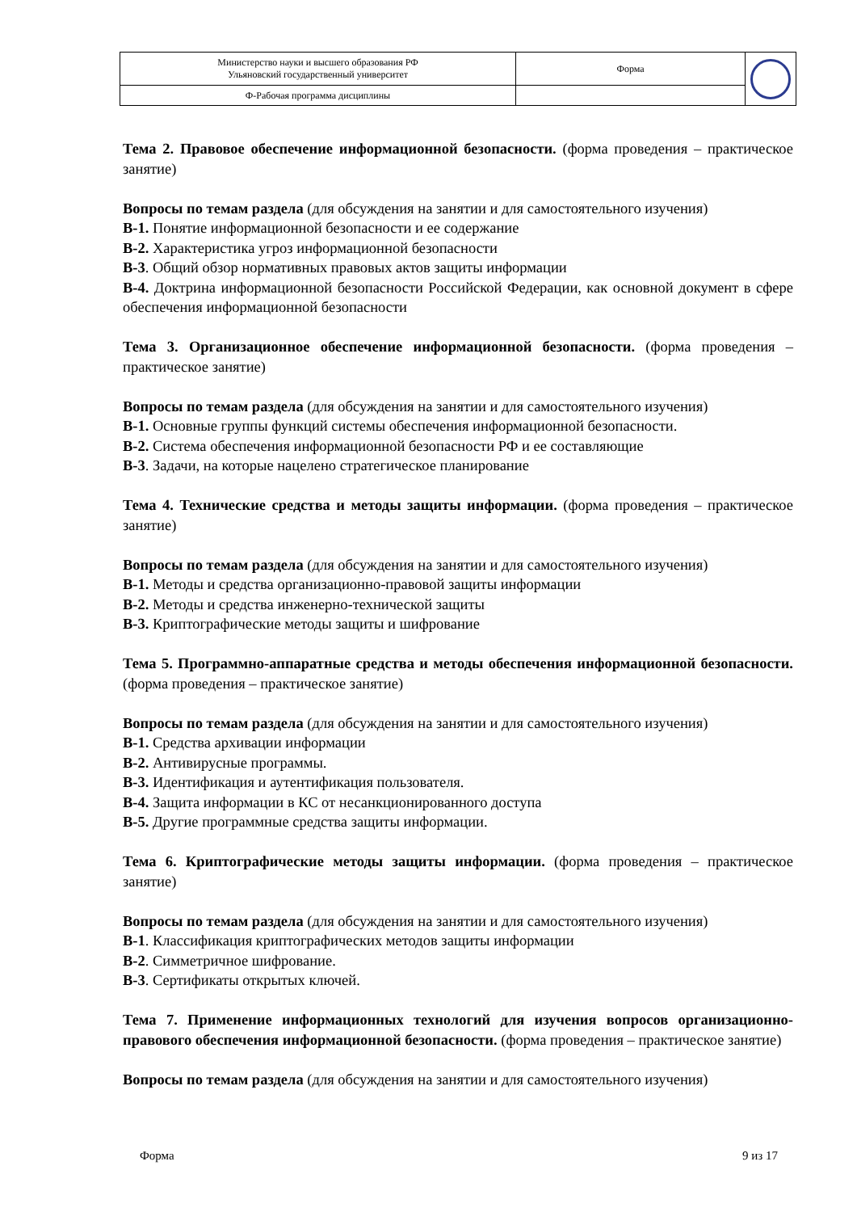| Министерство науки и высшего образования РФ Ульяновский государственный университет | Форма | |
| Ф-Рабочая программа дисциплины | | |
Тема 2. Правовое обеспечение информационной безопасности. (форма проведения – практическое занятие)
Вопросы по темам раздела (для обсуждения на занятии и для самостоятельного изучения)
В-1. Понятие информационной безопасности и ее содержание
В-2. Характеристика угроз информационной безопасности
В-3. Общий обзор нормативных правовых актов защиты информации
В-4. Доктрина информационной безопасности Российской Федерации, как основной документ в сфере обеспечения информационной безопасности
Тема 3. Организационное обеспечение информационной безопасности. (форма проведения – практическое занятие)
Вопросы по темам раздела (для обсуждения на занятии и для самостоятельного изучения)
В-1. Основные группы функций системы обеспечения информационной безопасности.
В-2. Система обеспечения информационной безопасности РФ и ее составляющие
В-3. Задачи, на которые нацелено стратегическое планирование
Тема 4. Технические средства и методы защиты информации. (форма проведения – практическое занятие)
Вопросы по темам раздела (для обсуждения на занятии и для самостоятельного изучения)
В-1. Методы и средства организационно-правовой защиты информации
В-2. Методы и средства инженерно-технической защиты
В-3. Криптографические методы защиты и шифрование
Тема 5. Программно-аппаратные средства и методы обеспечения информационной безопасности. (форма проведения – практическое занятие)
Вопросы по темам раздела (для обсуждения на занятии и для самостоятельного изучения)
В-1. Средства архивации информации
В-2. Антивирусные программы.
В-3. Идентификация и аутентификация пользователя.
В-4. Защита информации в КС от несанкционированного доступа
В-5. Другие программные средства защиты информации.
Тема 6. Криптографические методы защиты информации. (форма проведения – практическое занятие)
Вопросы по темам раздела (для обсуждения на занятии и для самостоятельного изучения)
В-1. Классификация криптографических методов защиты информации
В-2. Симметричное шифрование.
В-3. Сертификаты открытых ключей.
Тема 7. Применение информационных технологий для изучения вопросов организационно-правового обеспечения информационной безопасности. (форма проведения – практическое занятие)
Вопросы по темам раздела (для обсуждения на занятии и для самостоятельного изучения)
Форма 9 из 17